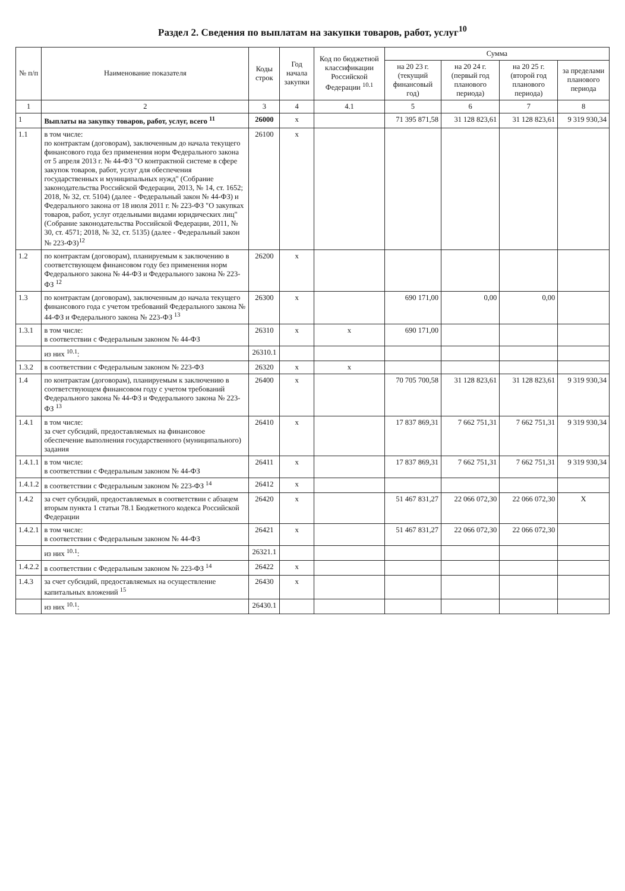Раздел 2. Сведения по выплатам на закупки товаров, работ, услуг<sup>10</sup>
| № п/п | Наименование показателя | Коды строк | Год начала закупки | Код по бюджетной классификации Российской Федерации <sup>10.1</sup> | Сумма | | | |
| --- | --- | --- | --- | --- | --- | --- | --- | --- |
| | | | | | на 20 23 г. (текущий финансовый год) | на 20 24 г. (первый год планового периода) | на 20 25 г. (второй год планового периода) | за пределами планового периода |
| 1 | 2 | 3 | 4 | 4.1 | 5 | 6 | 7 | 8 |
| 1 | Выплаты на закупку товаров, работ, услуг, всего <sup>11</sup> | 26000 | x | | 71 395 871,58 | 31 128 823,61 | 31 128 823,61 | 9 319 930,34 |
| 1.1 | в том числе: по контрактам (договорам), заключенным до начала текущего финансового года без применения норм Федерального закона от 5 апреля 2013 г. № 44-ФЗ "О контрактной системе в сфере закупок товаров, работ, услуг для обеспечения государственных и муниципальных нужд" (Собрание законодательства Российской Федерации, 2013, № 14, ст. 1652; 2018, № 32, ст. 5104) (далее - Федеральный закон № 44-ФЗ) и Федерального закона от 18 июля 2011 г. № 223-ФЗ "О закупках товаров, работ, услуг отдельными видами юридических лиц" (Собрание законодательства Российской Федерации, 2011, № 30, ст. 4571; 2018, № 32, ст. 5135) (далее - Федеральный закон № 223-ФЗ)<sup>12</sup> | 26100 | x | | | | | |
| 1.2 | по контрактам (договорам), планируемым к заключению в соответствующем финансовом году без применения норм Федерального закона № 44-ФЗ и Федерального закона № 223-ФЗ <sup>12</sup> | 26200 | x | | | | | |
| 1.3 | по контрактам (договорам), заключенным до начала текущего финансового года с учетом требований Федерального закона № 44-ФЗ и Федерального закона № 223-ФЗ <sup>13</sup> | 26300 | x | | 690 171,00 | 0,00 | 0,00 | |
| 1.3.1 | в том числе: в соответствии с Федеральным законом № 44-ФЗ | 26310 | x | x | 690 171,00 | | | |
| | из них <sup>10.1</sup>: | 26310.1 | | | | | | |
| 1.3.2 | в соответствии с Федеральным законом № 223-ФЗ | 26320 | x | x | | | | |
| 1.4 | по контрактам (договорам), планируемым к заключению в соответствующем финансовом году с учетом требований Федерального закона № 44-ФЗ и Федерального закона № 223-ФЗ <sup>13</sup> | 26400 | x | | 70 705 700,58 | 31 128 823,61 | 31 128 823,61 | 9 319 930,34 |
| 1.4.1 | в том числе: за счет субсидий, предоставляемых на финансовое обеспечение выполнения государственного (муниципального) задания | 26410 | x | | 17 837 869,31 | 7 662 751,31 | 7 662 751,31 | 9 319 930,34 |
| 1.4.1.1 | в том числе: в соответствии с Федеральным законом № 44-ФЗ | 26411 | x | | 17 837 869,31 | 7 662 751,31 | 7 662 751,31 | 9 319 930,34 |
| 1.4.1.2 | в соответствии с Федеральным законом № 223-ФЗ <sup>14</sup> | 26412 | x | | | | | |
| 1.4.2 | за счет субсидий, предоставляемых в соответствии с абзацем вторым пункта 1 статьи 78.1 Бюджетного кодекса Российской Федерации | 26420 | x | | 51 467 831,27 | 22 066 072,30 | 22 066 072,30 | X |
| 1.4.2.1 | в том числе: в соответствии с Федеральным законом № 44-ФЗ | 26421 | x | | 51 467 831,27 | 22 066 072,30 | 22 066 072,30 | |
| | из них <sup>10.1</sup>: | 26321.1 | | | | | | |
| 1.4.2.2 | в соответствии с Федеральным законом № 223-ФЗ <sup>14</sup> | 26422 | x | | | | | |
| 1.4.3 | за счет субсидий, предоставляемых на осуществление капитальных вложений <sup>15</sup> | 26430 | x | | | | | |
| | из них <sup>10.1</sup>: | 26430.1 | | | | | | |